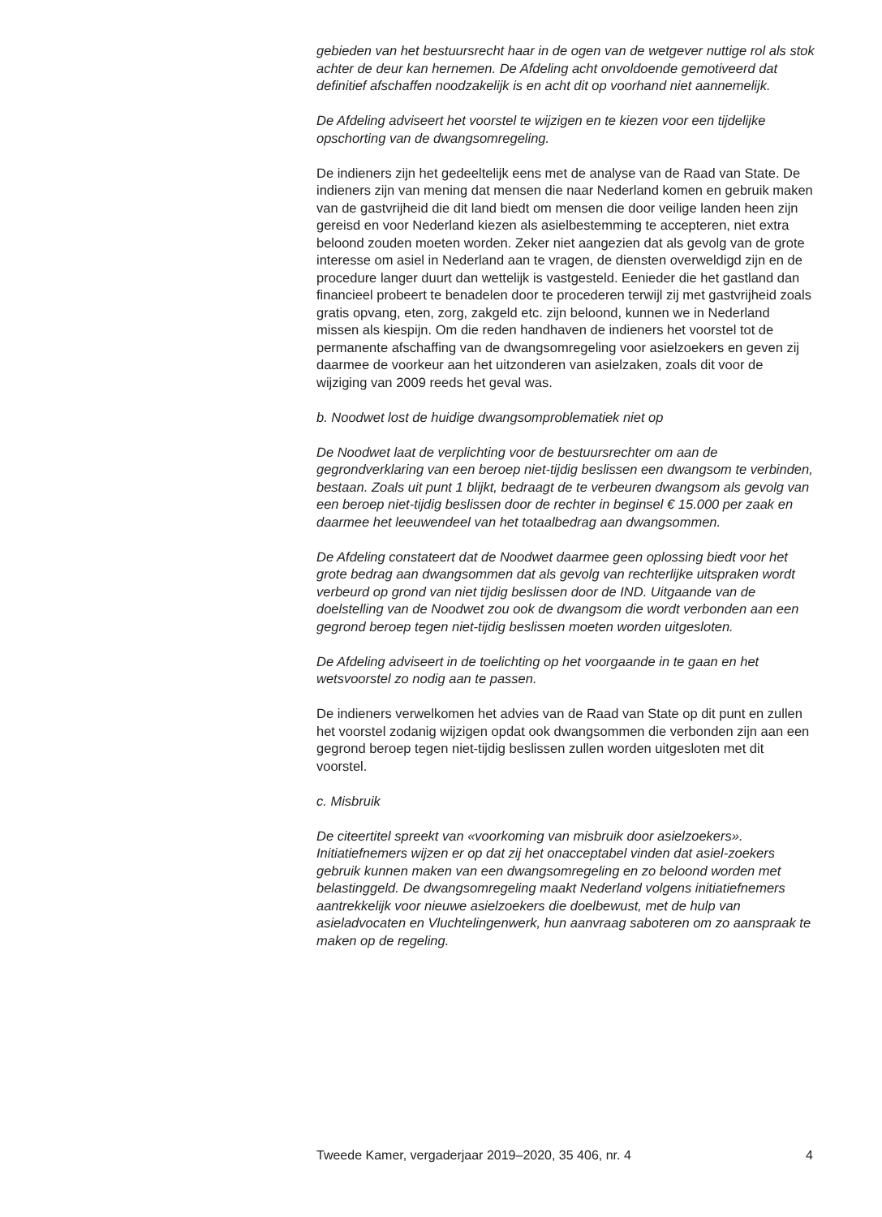gebieden van het bestuursrecht haar in de ogen van de wetgever nuttige rol als stok achter de deur kan hernemen. De Afdeling acht onvoldoende gemotiveerd dat definitief afschaffen noodzakelijk is en acht dit op voorhand niet aannemelijk.
De Afdeling adviseert het voorstel te wijzigen en te kiezen voor een tijdelijke opschorting van de dwangsomregeling.
De indieners zijn het gedeeltelijk eens met de analyse van de Raad van State. De indieners zijn van mening dat mensen die naar Nederland komen en gebruik maken van de gastvrijheid die dit land biedt om mensen die door veilige landen heen zijn gereisd en voor Nederland kiezen als asielbestemming te accepteren, niet extra beloond zouden moeten worden. Zeker niet aangezien dat als gevolg van de grote interesse om asiel in Nederland aan te vragen, de diensten overweldigd zijn en de procedure langer duurt dan wettelijk is vastgesteld. Eenieder die het gastland dan financieel probeert te benadelen door te procederen terwijl zij met gastvrijheid zoals gratis opvang, eten, zorg, zakgeld etc. zijn beloond, kunnen we in Nederland missen als kiespijn. Om die reden handhaven de indieners het voorstel tot de permanente afschaffing van de dwangsomregeling voor asielzoekers en geven zij daarmee de voorkeur aan het uitzonderen van asielzaken, zoals dit voor de wijziging van 2009 reeds het geval was.
b. Noodwet lost de huidige dwangsomproblematiek niet op
De Noodwet laat de verplichting voor de bestuursrechter om aan de gegrondverklaring van een beroep niet-tijdig beslissen een dwangsom te verbinden, bestaan. Zoals uit punt 1 blijkt, bedraagt de te verbeuren dwangsom als gevolg van een beroep niet-tijdig beslissen door de rechter in beginsel € 15.000 per zaak en daarmee het leeuwendeel van het totaalbedrag aan dwangsommen.
De Afdeling constateert dat de Noodwet daarmee geen oplossing biedt voor het grote bedrag aan dwangsommen dat als gevolg van rechterlijke uitspraken wordt verbeurd op grond van niet tijdig beslissen door de IND. Uitgaande van de doelstelling van de Noodwet zou ook de dwangsom die wordt verbonden aan een gegrond beroep tegen niet-tijdig beslissen moeten worden uitgesloten.
De Afdeling adviseert in de toelichting op het voorgaande in te gaan en het wetsvoorstel zo nodig aan te passen.
De indieners verwelkomen het advies van de Raad van State op dit punt en zullen het voorstel zodanig wijzigen opdat ook dwangsommen die verbonden zijn aan een gegrond beroep tegen niet-tijdig beslissen zullen worden uitgesloten met dit voorstel.
c. Misbruik
De citeertitel spreekt van «voorkoming van misbruik door asielzoekers». Initiatiefnemers wijzen er op dat zij het onacceptabel vinden dat asiel-zoekers gebruik kunnen maken van een dwangsomregeling en zo beloond worden met belastinggeld. De dwangsomregeling maakt Nederland volgens initiatiefnemers aantrekkelijk voor nieuwe asielzoekers die doelbewust, met de hulp van asieladvocaten en Vluchtelingenwerk, hun aanvraag saboteren om zo aanspraak te maken op de regeling.
Tweede Kamer, vergaderjaar 2019–2020, 35 406, nr. 4 4